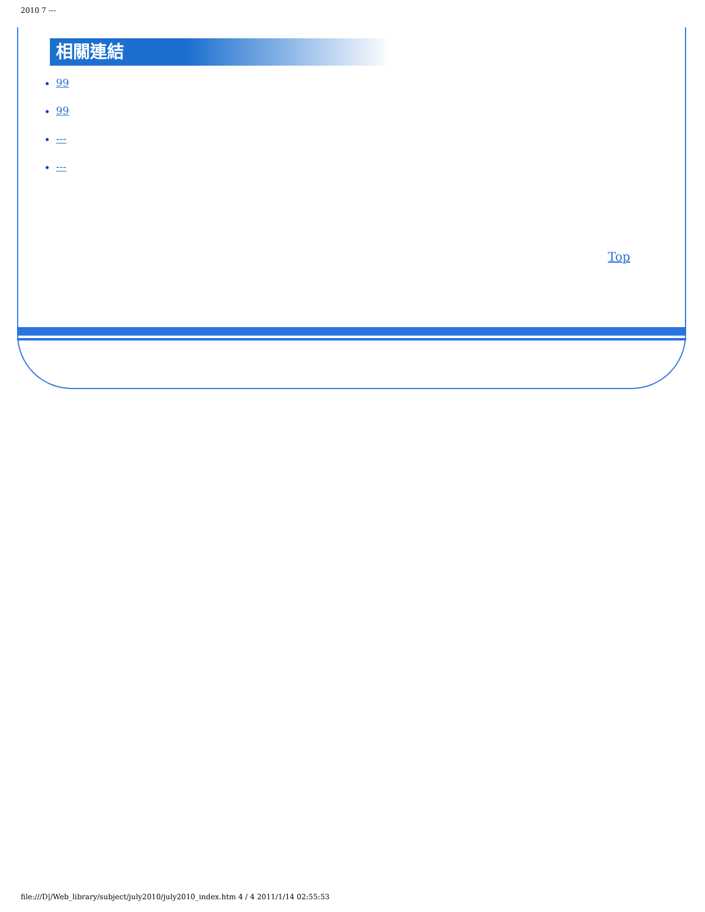2010 7 ---
相關連結
99
99
---
---
Top
file:///D|/Web_library/subject/july2010/july2010_index.htm 4 / 4 2011/1/14 02:55:53